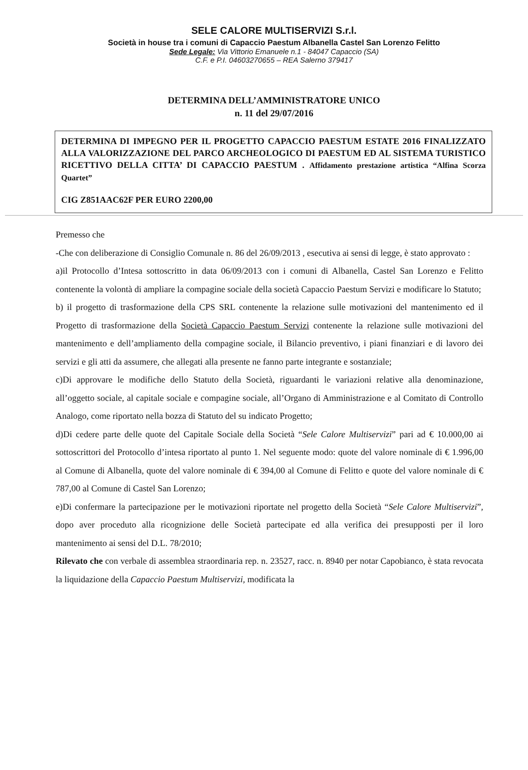SELE CALORE MULTISERVIZI S.r.l.
Società in house tra i comuni di Capaccio Paestum Albanella Castel San Lorenzo Felitto
Sede Legale: Via Vittorio Emanuele n.1 - 84047 Capaccio (SA)
C.F. e P.I. 04603270655 – REA Salerno 379417
DETERMINA DELL’AMMINISTRATORE UNICO
n. 11 del 29/07/2016
DETERMINA DI IMPEGNO PER IL PROGETTO CAPACCIO PAESTUM ESTATE 2016 FINALIZZATO ALLA VALORIZZAZIONE DEL PARCO ARCHEOLOGICO DI PAESTUM ED AL SISTEMA TURISTICO RICETTIVO DELLA CITTA’ DI CAPACCIO PAESTUM . Affidamento prestazione artistica “Alfina Scorza Quartet”
CIG Z851AAC62F PER EURO 2200,00
Premesso che
-Che con deliberazione di Consiglio Comunale n. 86 del 26/09/2013 , esecutiva ai sensi di legge, è stato approvato :
a)il Protocollo d’Intesa sottoscritto in data 06/09/2013 con i comuni di Albanella, Castel San Lorenzo e Felitto contenente la volontà di ampliare la compagine sociale della società Capaccio Paestum Servizi e modificare lo Statuto;
b) il progetto di trasformazione della CPS SRL contenente la relazione sulle motivazioni del mantenimento ed il Progetto di trasformazione della Società Capaccio Paestum Servizi contenente la relazione sulle motivazioni del mantenimento e dell’ampliamento della compagine sociale, il Bilancio preventivo, i piani finanziari e di lavoro dei servizi e gli atti da assumere, che allegati alla presente ne fanno parte integrante e sostanziale;
c)Di approvare le modifiche dello Statuto della Società, riguardanti le variazioni relative alla denominazione, all’oggetto sociale, al capitale sociale e compagine sociale, all’Organo di Amministrazione e al Comitato di Controllo Analogo, come riportato nella bozza di Statuto del su indicato Progetto;
d)Di cedere parte delle quote del Capitale Sociale della Società “Sele Calore Multiservizi” pari ad € 10.000,00 ai sottoscrittori del Protocollo d’intesa riportato al punto 1. Nel seguente modo: quote del valore nominale di € 1.996,00 al Comune di Albanella, quote del valore nominale di € 394,00 al Comune di Felitto e quote del valore nominale di € 787,00 al Comune di Castel San Lorenzo;
e)Di confermare la partecipazione per le motivazioni riportate nel progetto della Società “Sele Calore Multiservizi”, dopo aver proceduto alla ricognizione delle Società partecipate ed alla verifica dei presupposti per il loro mantenimento ai sensi del D.L. 78/2010;
Rilevato che con verbale di assemblea straordinaria rep. n. 23527, racc. n. 8940 per notar Capobianco, è stata revocata la liquidazione della Capaccio Paestum Multiservizi, modificata la